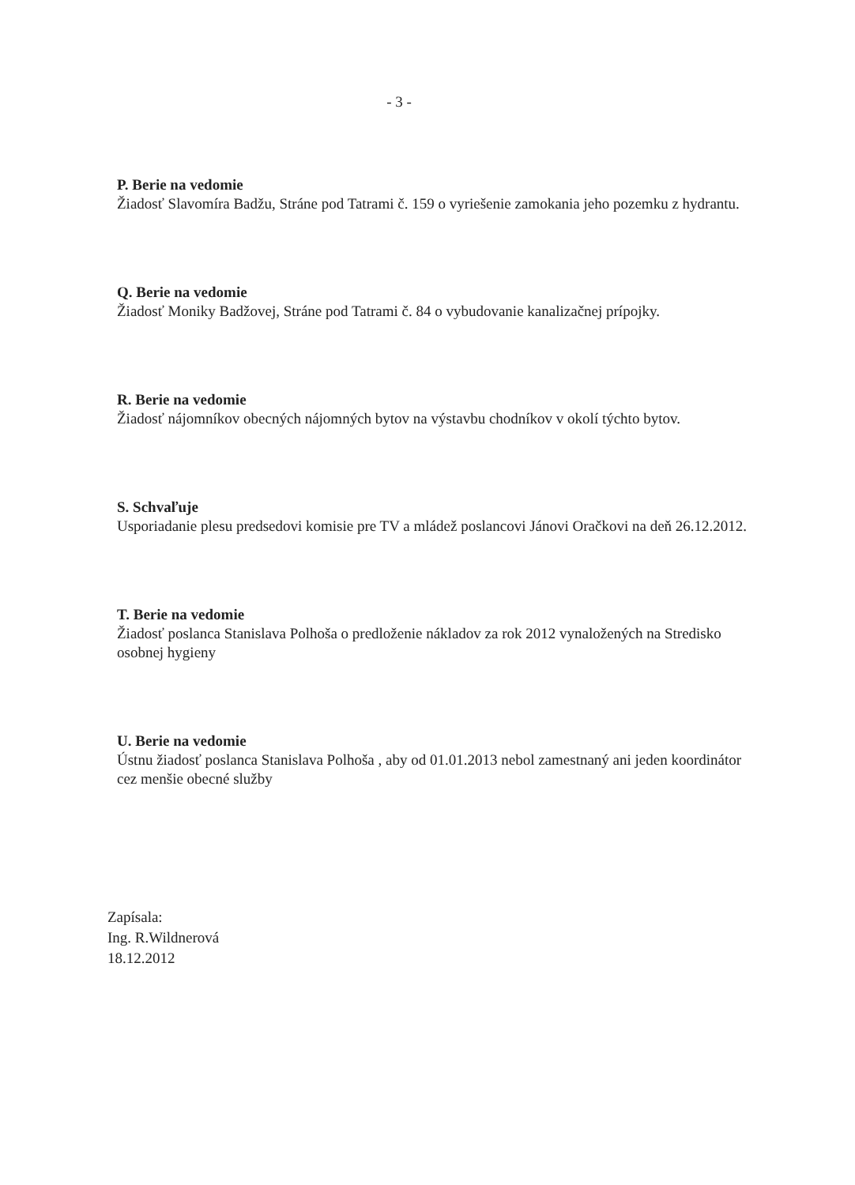- 3 -
P. Berie na vedomie
Žiadosť Slavomíra Badžu, Stráne pod Tatrami č. 159 o vyriešenie zamokania jeho pozemku z hydrantu.
Q. Berie na vedomie
Žiadosť Moniky Badžovej, Stráne pod Tatrami č. 84 o vybudovanie kanalizačnej prípojky.
R. Berie na vedomie
Žiadosť nájomníkov obecných nájomných bytov na výstavbu chodníkov v okolí týchto bytov.
S. Schvaľuje
Usporiadanie plesu predsedovi komisie pre TV a mládež poslancovi Jánovi Oračkovi na deň 26.12.2012.
T. Berie na vedomie
Žiadosť poslanca Stanislava Polhoša o predloženie nákladov za rok 2012 vynaložených na Stredisko osobnej hygieny
U. Berie na vedomie
Ústnu žiadosť poslanca Stanislava Polhoša , aby od 01.01.2013 nebol zamestnaný ani jeden koordinátor cez menšie obecné služby
Zapísala:
Ing. R.Wildnerová
18.12.2012